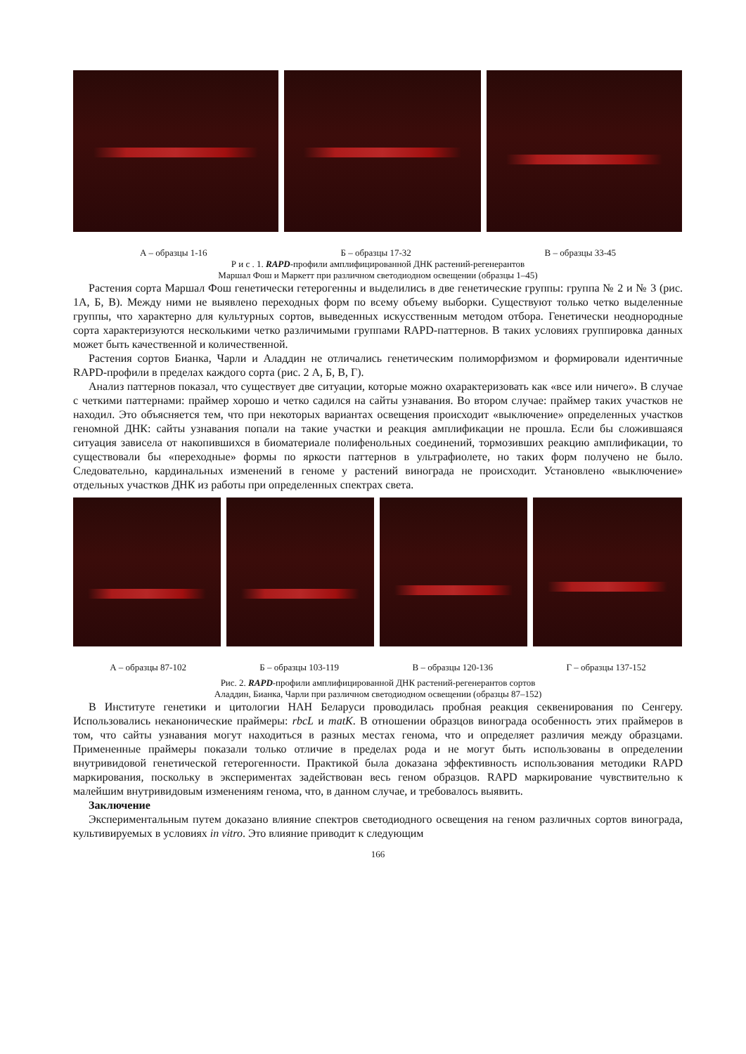А – образцы 1-16 Б – образцы 17-32 В – образцы 33-45
Р и с . 1. RAPD-профили амплифицированной ДНК растений-регенерантов
Маршал Фош и Маркетт при различном светодиодном освещении (образцы 1–45)
Растения сорта Маршал Фош генетически гетерогенны и выделились в две генетические группы: группа № 2 и № 3 (рис. 1А, Б, В). Между ними не выявлено переходных форм по всему объему выборки. Существуют только четко выделенные группы, что характерно для культурных сортов, выведенных искусственным методом отбора. Генетически неоднородные сорта характеризуются несколькими четко различимыми группами RAPD-паттернов. В таких условиях группировка данных может быть качественной и количественной.
Растения сортов Бианка, Чарли и Аладдин не отличались генетическим полиморфизмом и формировали идентичные RAPD-профили в пределах каждого сорта (рис. 2 А, Б, В, Г).
Анализ паттернов показал, что существует две ситуации, которые можно охарактеризовать как «все или ничего». В случае с четкими паттернами: праймер хорошо и четко садился на сайты узнавания. Во втором случае: праймер таких участков не находил. Это объясняется тем, что при некоторых вариантах освещения происходит «выключение» определенных участков геномной ДНК: сайты узнавания попали на такие участки и реакция амплификации не прошла. Если бы сложившаяся ситуация зависела от накопившихся в биоматериале полифенольных соединений, тормозивших реакцию амплификации, то существовали бы «переходные» формы по яркости паттернов в ультрафиолете, но таких форм получено не было. Следовательно, кардинальных изменений в геноме у растений винограда не происходит. Установлено «выключение» отдельных участков ДНК из работы при определенных спектрах света.
А – образцы 87-102 Б – образцы 103-119 В – образцы 120-136 Г – образцы 137-152
Рис. 2. RAPD-профили амплифицированной ДНК растений-регенерантов сортов
Аладдин, Бианка, Чарли при различном светодиодном освещении (образцы 87–152)
В Институте генетики и цитологии НАН Беларуси проводилась пробная реакция секвенирования по Сенгеру. Использовались неканонические праймеры: rbcL и matK. В отношении образцов винограда особенность этих праймеров в том, что сайты узнавания могут находиться в разных местах генома, что и определяет различия между образцами. Примененные праймеры показали только отличие в пределах рода и не могут быть использованы в определении внутривидовой генетической гетерогенности. Практикой была доказана эффективность использования методики RAPD маркирования, поскольку в экспериментах задействован весь геном образцов. RAPD маркирование чувствительно к малейшим внутривидовым изменениям генома, что, в данном случае, и требовалось выявить.
Заключение
Экспериментальным путем доказано влияние спектров светодиодного освещения на геном различных сортов винограда, культивируемых в условиях in vitro. Это влияние приводит к следующим
166